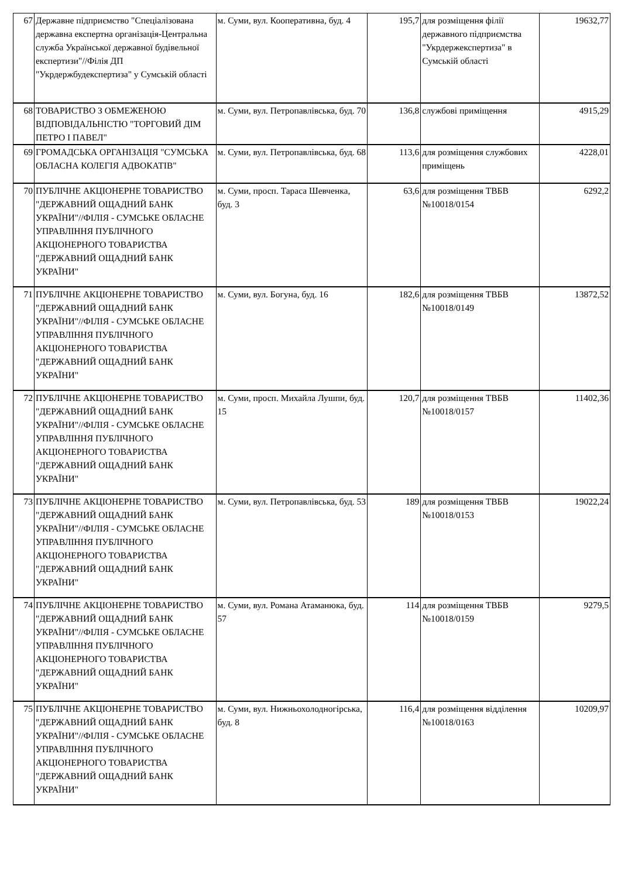| 67 | Державне підприємство "Спеціалізована державна експертна організація-Центральна служба Української державної будівельної експертизи"//Філія ДП "Укрдержбудекспертиза" у Сумській області | м. Суми, вул. Кооперативна, буд. 4 | 195,7 | для розміщення філії державного підприємства "Укрдержекспертиза" в Сумській області | 19632,77 |
| 68 | ТОВАРИСТВО З ОБМЕЖЕНОЮ ВІДПОВІДАЛЬНІСТЮ "ТОРГОВИЙ ДІМ ПЕТРО І ПАВЕЛ" | м. Суми, вул. Петропавлівська, буд. 70 | 136,8 | службові приміщення | 4915,29 |
| 69 | ГРОМАДСЬКА ОРГАНІЗАЦІЯ "СУМСЬКА ОБЛАСНА КОЛЕГІЯ АДВОКАТІВ" | м. Суми, вул. Петропавлівська, буд. 68 | 113,6 | для розміщення службових приміщень | 4228,01 |
| 70 | ПУБЛІЧНЕ АКЦІОНЕРНЕ ТОВАРИСТВО "ДЕРЖАВНИЙ ОЩАДНИЙ БАНК УКРАЇНИ"//ФІЛІЯ - СУМСЬКЕ ОБЛАСНЕ УПРАВЛІННЯ ПУБЛІЧНОГО АКЦІОНЕРНОГО ТОВАРИСТВА "ДЕРЖАВНИЙ ОЩАДНИЙ БАНК УКРАЇНИ" | м. Суми, просп. Тараса Шевченка, буд. 3 | 63,6 | для розміщення ТВБВ №10018/0154 | 6292,2 |
| 71 | ПУБЛІЧНЕ АКЦІОНЕРНЕ ТОВАРИСТВО "ДЕРЖАВНИЙ ОЩАДНИЙ БАНК УКРАЇНИ"//ФІЛІЯ - СУМСЬКЕ ОБЛАСНЕ УПРАВЛІННЯ ПУБЛІЧНОГО АКЦІОНЕРНОГО ТОВАРИСТВА "ДЕРЖАВНИЙ ОЩАДНИЙ БАНК УКРАЇНИ" | м. Суми, вул. Богуна, буд. 16 | 182,6 | для розміщення ТВБВ №10018/0149 | 13872,52 |
| 72 | ПУБЛІЧНЕ АКЦІОНЕРНЕ ТОВАРИСТВО "ДЕРЖАВНИЙ ОЩАДНИЙ БАНК УКРАЇНИ"//ФІЛІЯ - СУМСЬКЕ ОБЛАСНЕ УПРАВЛІННЯ ПУБЛІЧНОГО АКЦІОНЕРНОГО ТОВАРИСТВА "ДЕРЖАВНИЙ ОЩАДНИЙ БАНК УКРАЇНИ" | м. Суми, просп. Михайла Лушпи, буд. 15 | 120,7 | для розміщення ТВБВ №10018/0157 | 11402,36 |
| 73 | ПУБЛІЧНЕ АКЦІОНЕРНЕ ТОВАРИСТВО "ДЕРЖАВНИЙ ОЩАДНИЙ БАНК УКРАЇНИ"//ФІЛІЯ - СУМСЬКЕ ОБЛАСНЕ УПРАВЛІННЯ ПУБЛІЧНОГО АКЦІОНЕРНОГО ТОВАРИСТВА "ДЕРЖАВНИЙ ОЩАДНИЙ БАНК УКРАЇНИ" | м. Суми, вул. Петропавлівська, буд. 53 | 189 | для розміщення ТВБВ №10018/0153 | 19022,24 |
| 74 | ПУБЛІЧНЕ АКЦІОНЕРНЕ ТОВАРИСТВО "ДЕРЖАВНИЙ ОЩАДНИЙ БАНК УКРАЇНИ"//ФІЛІЯ - СУМСЬКЕ ОБЛАСНЕ УПРАВЛІННЯ ПУБЛІЧНОГО АКЦІОНЕРНОГО ТОВАРИСТВА "ДЕРЖАВНИЙ ОЩАДНИЙ БАНК УКРАЇНИ" | м. Суми, вул. Романа Атаманюка, буд. 57 | 114 | для розміщення ТВБВ №10018/0159 | 9279,5 |
| 75 | ПУБЛІЧНЕ АКЦІОНЕРНЕ ТОВАРИСТВО "ДЕРЖАВНИЙ ОЩАДНИЙ БАНК УКРАЇНИ"//ФІЛІЯ - СУМСЬКЕ ОБЛАСНЕ УПРАВЛІННЯ ПУБЛІЧНОГО АКЦІОНЕРНОГО ТОВАРИСТВА "ДЕРЖАВНИЙ ОЩАДНИЙ БАНК УКРАЇНИ" | м. Суми, вул. Нижньохолодногірська, буд. 8 | 116,4 | для розміщення відділення №10018/0163 | 10209,97 |